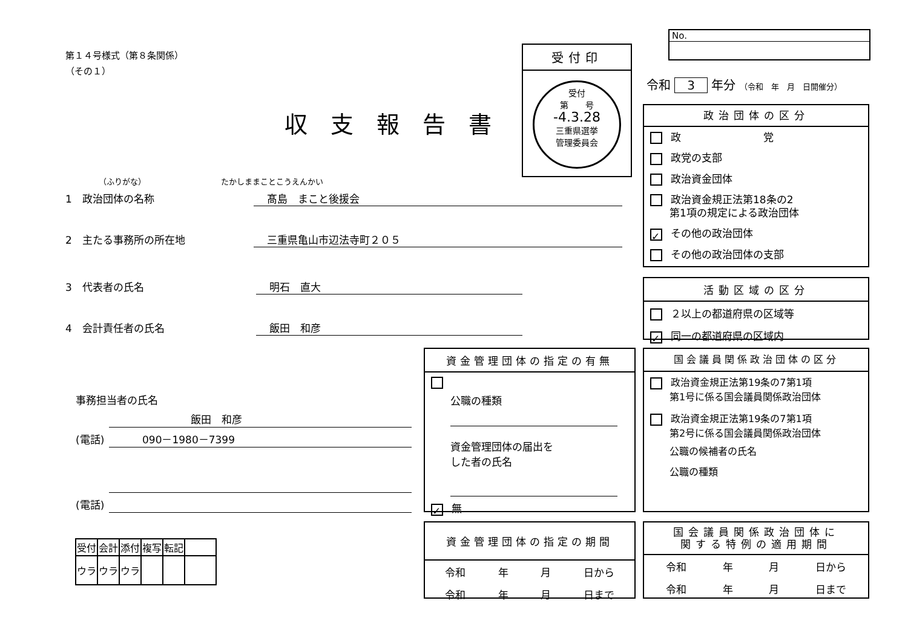第１４号様式（第８条関係）
（その１）
収支報告書
受付印
受付
第　　号
-4.3.28
三重県選挙
管理委員会
No.
令和 3 年分 （令和　年　月　日開催分）
（ふりがな）　　　　　　　　　　たかしままことこうえんかい
1　政治団体の名称 髙島　まこと後援会
2　主たる事務所の所在地 三重県亀山市辺法寺町２０５
3　代表者の氏名 明石　直大
4　会計責任者の氏名 飯田　和彦
事務担当者の氏名
飯田　和彦
(電話) 090－1980－7399
(電話)
| 受付 | 会計 | 添付 | 複写 | 転記 | |
| ウラ | ウラ | ウラ | | | |
政治団体の区分
政　　　　　　　　党
政党の支部
政治資金団体
政治資金規正法第18条の2
第1項の規定による政治団体
✓ その他の政治団体
その他の政治団体の支部
活動区域の区分
２以上の都道府県の区域等
✓ 同一の都道府県の区域内
資金管理団体の指定の有無
公職の種類
資金管理団体の届出を
した者の氏名
✓ 無
国会議員関係政治団体の区分
政治資金規正法第19条の7第1項
第1号に係る国会議員関係政治団体
政治資金規正法第19条の7第1項
第2号に係る国会議員関係政治団体
公職の候補者の氏名
公職の種類
資金管理団体の指定の期間
令和 年 月 日から
令和 年 月 日まで
国会議員関係政治団体に
関する特例の適用期間
令和 年 月 日から
令和 年 月 日まで